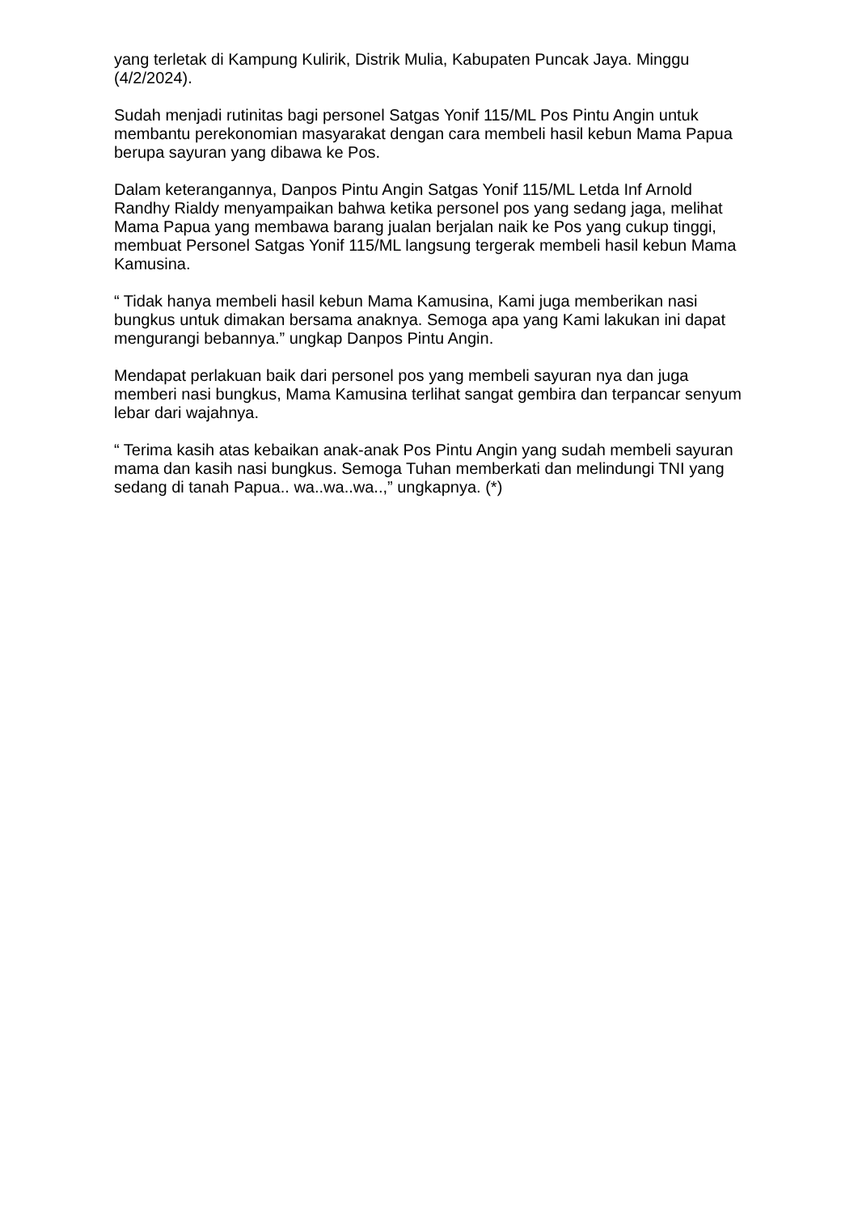yang terletak di Kampung Kulirik, Distrik Mulia, Kabupaten Puncak Jaya. Minggu (4/2/2024).
Sudah menjadi rutinitas bagi personel Satgas Yonif 115/ML Pos Pintu Angin untuk membantu perekonomian masyarakat dengan cara membeli hasil kebun Mama Papua berupa sayuran yang dibawa ke Pos.
Dalam keterangannya, Danpos Pintu Angin Satgas Yonif 115/ML Letda Inf Arnold Randhy Rialdy menyampaikan bahwa ketika personel pos yang sedang jaga, melihat Mama Papua yang membawa barang jualan berjalan naik ke Pos yang cukup tinggi, membuat Personel Satgas Yonif 115/ML langsung tergerak membeli hasil kebun Mama Kamusina.
“ Tidak hanya membeli hasil kebun Mama Kamusina, Kami juga memberikan nasi bungkus untuk dimakan bersama anaknya. Semoga apa yang Kami lakukan ini dapat mengurangi bebannya.” ungkap Danpos Pintu Angin.
Mendapat perlakuan baik dari personel pos yang membeli sayuran nya dan juga memberi nasi bungkus, Mama Kamusina terlihat sangat gembira dan terpancar senyum lebar dari wajahnya.
“ Terima kasih atas kebaikan anak-anak Pos Pintu Angin yang sudah membeli sayuran mama dan kasih nasi bungkus. Semoga Tuhan memberkati dan melindungi TNI yang sedang di tanah Papua.. wa..wa..wa..,” ungkapnya. (*)